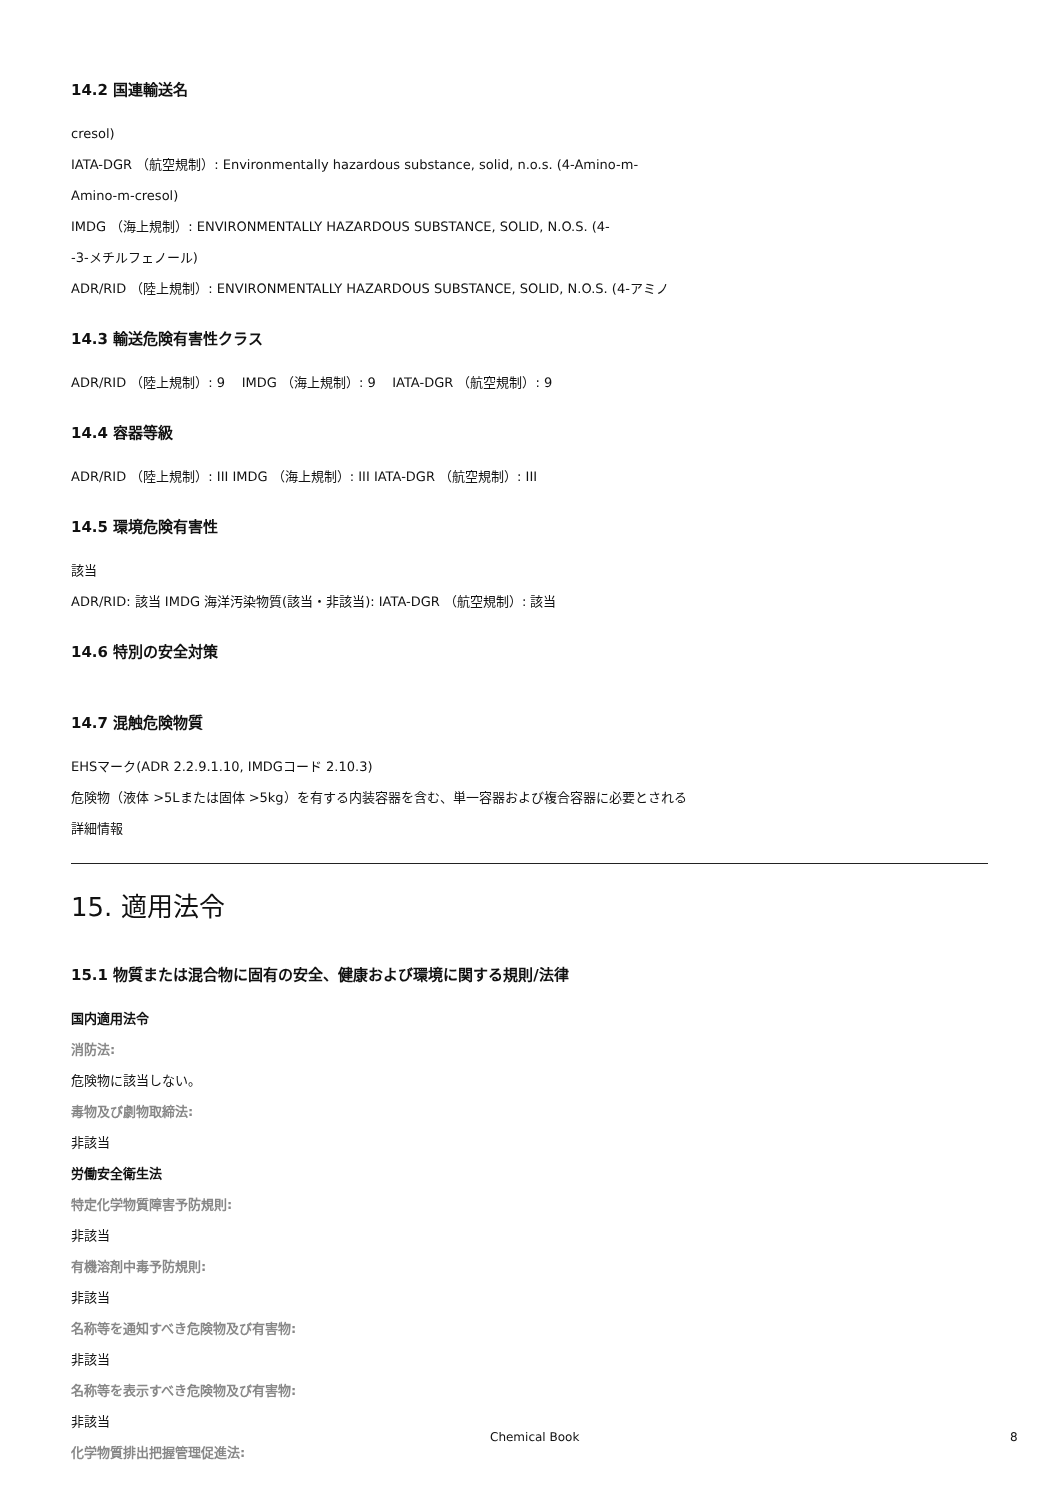14.2 国連輸送名
cresol)
IATA-DGR （航空規制）: Environmentally hazardous substance, solid, n.o.s. (4-Amino-m-
Amino-m-cresol)
IMDG （海上規制）: ENVIRONMENTALLY HAZARDOUS SUBSTANCE, SOLID, N.O.S. (4-
-3-メチルフェノール)
ADR/RID （陸上規制）: ENVIRONMENTALLY HAZARDOUS SUBSTANCE, SOLID, N.O.S. (4-アミノ
14.3 輸送危険有害性クラス
ADR/RID （陸上規制）: 9 IMDG （海上規制）: 9 IATA-DGR （航空規制）: 9
14.4 容器等級
ADR/RID （陸上規制）: III IMDG （海上規制）: III IATA-DGR （航空規制）: III
14.5 環境危険有害性
該当
ADR/RID: 該当 IMDG 海洋汚染物質(該当・非該当): IATA-DGR （航空規制）: 該当
14.6 特別の安全対策
14.7 混触危険物質
EHSマーク(ADR 2.2.9.1.10, IMDGコード 2.10.3)
危険物（液体 >5Lまたは固体 >5kg）を有する内装容器を含む、単一容器および複合容器に必要とされる
詳細情報
15. 適用法令
15.1 物質または混合物に固有の安全、健康および環境に関する規則/法律
国内適用法令
消防法:
危険物に該当しない。
毒物及び劇物取締法:
非該当
労働安全衛生法
特定化学物質障害予防規則:
非該当
有機溶剤中毒予防規則:
非該当
名称等を通知すべき危険物及び有害物:
非該当
名称等を表示すべき危険物及び有害物:
非該当
化学物質排出把握管理促進法:
Chemical Book 8